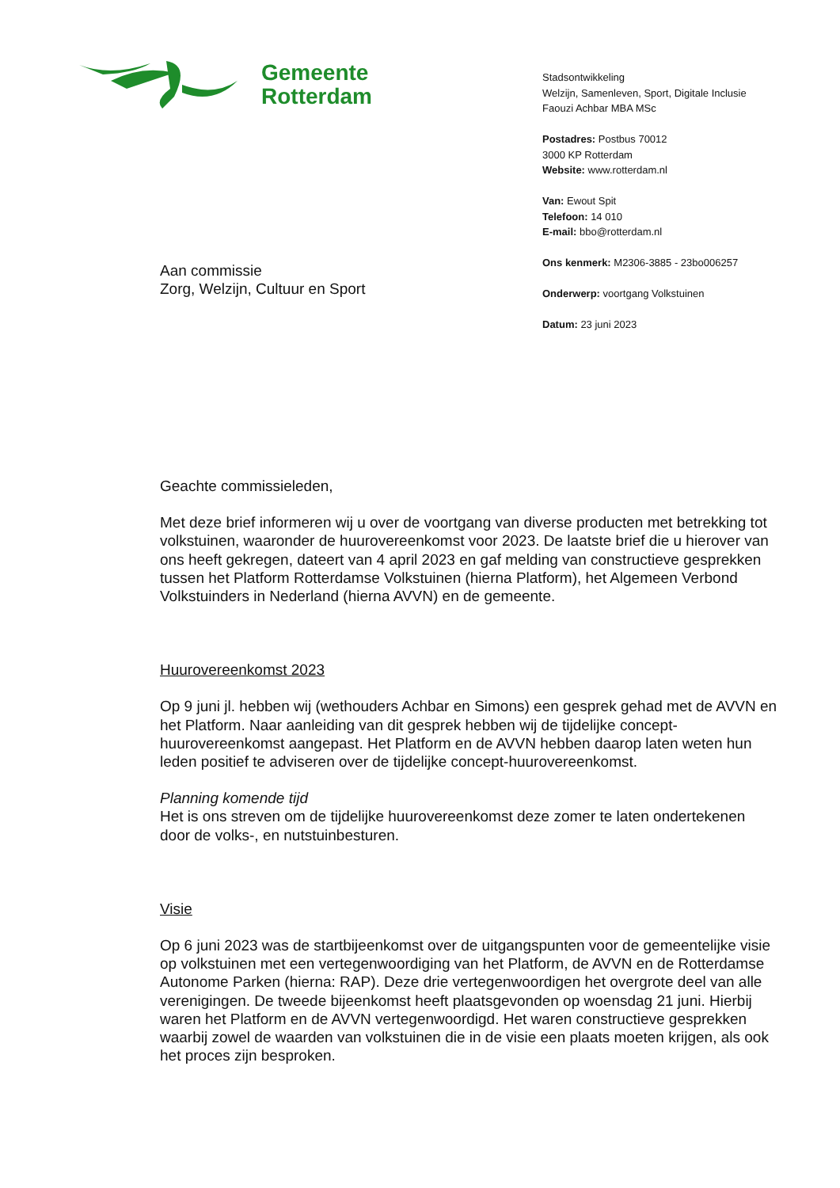Gemeente
Rotterdam
Stadsontwikkeling
Welzijn, Samenleven, Sport, Digitale Inclusie
Faouzi Achbar MBA MSc
Postadres: Postbus 70012
3000 KP Rotterdam
Website: www.rotterdam.nl
Van: Ewout Spit
Telefoon: 14 010
E-mail: bbo@rotterdam.nl
Ons kenmerk: M2306-3885 - 23bo006257
Onderwerp: voortgang Volkstuinen
Datum: 23 juni 2023
Aan commissie
Zorg, Welzijn, Cultuur en Sport
Geachte commissieleden,
Met deze brief informeren wij u over de voortgang van diverse producten met betrekking tot volkstuinen, waaronder de huurovereenkomst voor 2023. De laatste brief die u hierover van ons heeft gekregen, dateert van 4 april 2023 en gaf melding van constructieve gesprekken tussen het Platform Rotterdamse Volkstuinen (hierna Platform), het Algemeen Verbond Volkstuinders in Nederland (hierna AVVN) en de gemeente.
Huurovereenkomst 2023
Op 9 juni jl. hebben wij (wethouders Achbar en Simons) een gesprek gehad met de AVVN en het Platform. Naar aanleiding van dit gesprek hebben wij de tijdelijke concept-huurovereenkomst aangepast. Het Platform en de AVVN hebben daarop laten weten hun leden positief te adviseren over de tijdelijke concept-huurovereenkomst.
Planning komende tijd
Het is ons streven om de tijdelijke huurovereenkomst deze zomer te laten ondertekenen door de volks-, en nutstuinbesturen.
Visie
Op 6 juni 2023 was de startbijeenkomst over de uitgangspunten voor de gemeentelijke visie op volkstuinen met een vertegenwoordiging van het Platform, de AVVN en de Rotterdamse Autonome Parken (hierna: RAP). Deze drie vertegenwoordigen het overgrote deel van alle verenigingen. De tweede bijeenkomst heeft plaatsgevonden op woensdag 21 juni. Hierbij waren het Platform en de AVVN vertegenwoordigd. Het waren constructieve gesprekken waarbij zowel de waarden van volkstuinen die in de visie een plaats moeten krijgen, als ook het proces zijn besproken.